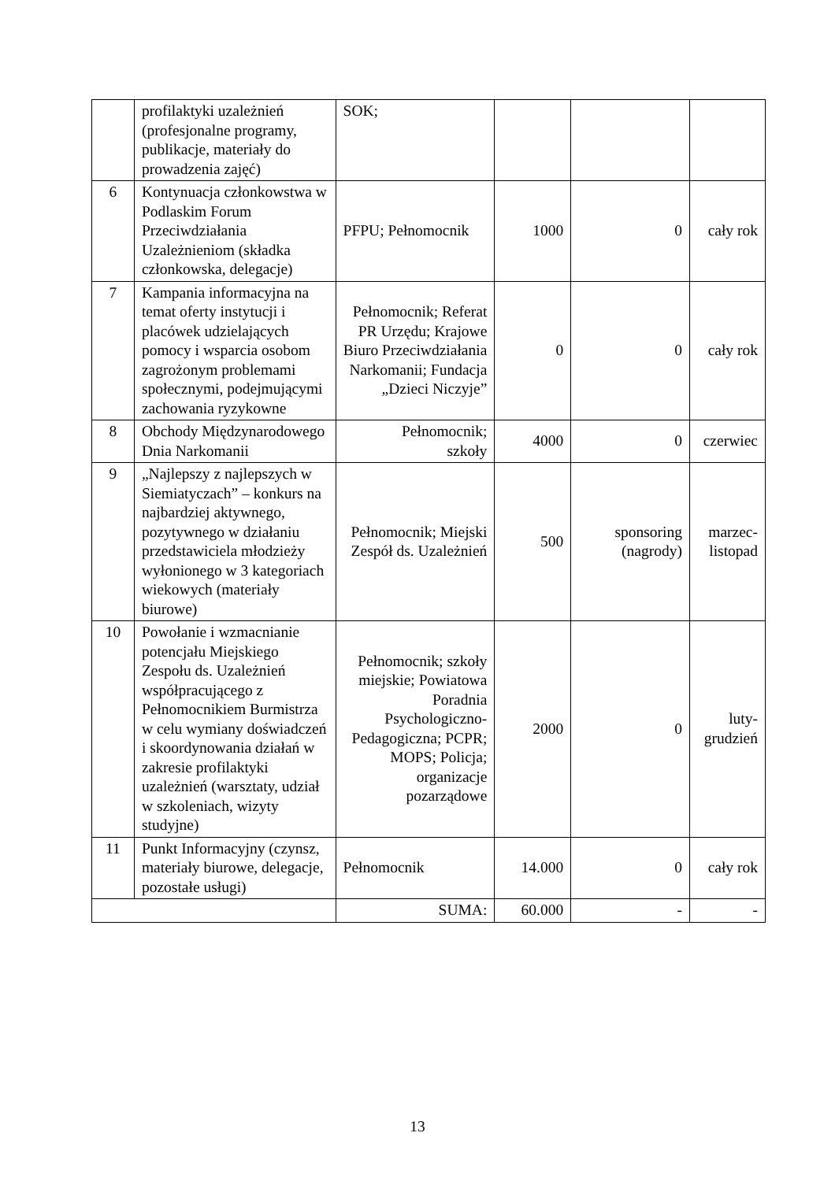| | profilaktyki uzależnień (profesjonalne programy, publikacje, materiały do prowadzenia zajęć) | SOK; | | | |
| 6 | Kontynuacja członkowstwa w Podlaskim Forum Przeciwdziałania Uzależnieniom (składka członkowska, delegacje) | PFPU; Pełnomocnik | 1000 | 0 | cały rok |
| 7 | Kampania informacyjna na temat oferty instytucji i placówek udzielających pomocy i wsparcia osobom zagrożonym problemami społecznymi, podejmującymi zachowania ryzykowne | Pełnomocnik; Referat PR Urzędu; Krajowe Biuro Przeciwdziałania Narkomanii; Fundacja „Dzieci Niczyje” | 0 | 0 | cały rok |
| 8 | Obchody Międzynarodowego Dnia Narkomanii | Pełnomocnik; szkoły | 4000 | 0 | czerwiec |
| 9 | „Najlepszy z najlepszych w Siemiatyczach” – konkurs na najbardziej aktywnego, pozytywnego w działaniu przedstawiciela młodzieży wyłonionego w 3 kategoriach wiekowych (materiały biurowe) | Pełnomocnik; Miejski Zespół ds. Uzależnień | 500 | sponsoring (nagrody) | marzec-listopad |
| 10 | Powołanie i wzmacnianie potencjału Miejskiego Zespołu ds. Uzależnień współpracującego z Pełnomocnikiem Burmistrza w celu wymiany doświadczeń i skoordynowania działań w zakresie profilaktyki uzależnień (warsztaty, udział w szkoleniach, wizyty studyjne) | Pełnomocnik; szkoły miejskie; Powiatowa Poradnia Psychologiczno-Pedagogiczna; PCPR; MOPS; Policja; organizacje pozarządowe | 2000 | 0 | luty-grudzień |
| 11 | Punkt Informacyjny (czynsz, materiały biurowe, delegacje, pozostałe usługi) | Pełnomocnik | 14.000 | 0 | cały rok |
| | | SUMA: | 60.000 | - | - |
13